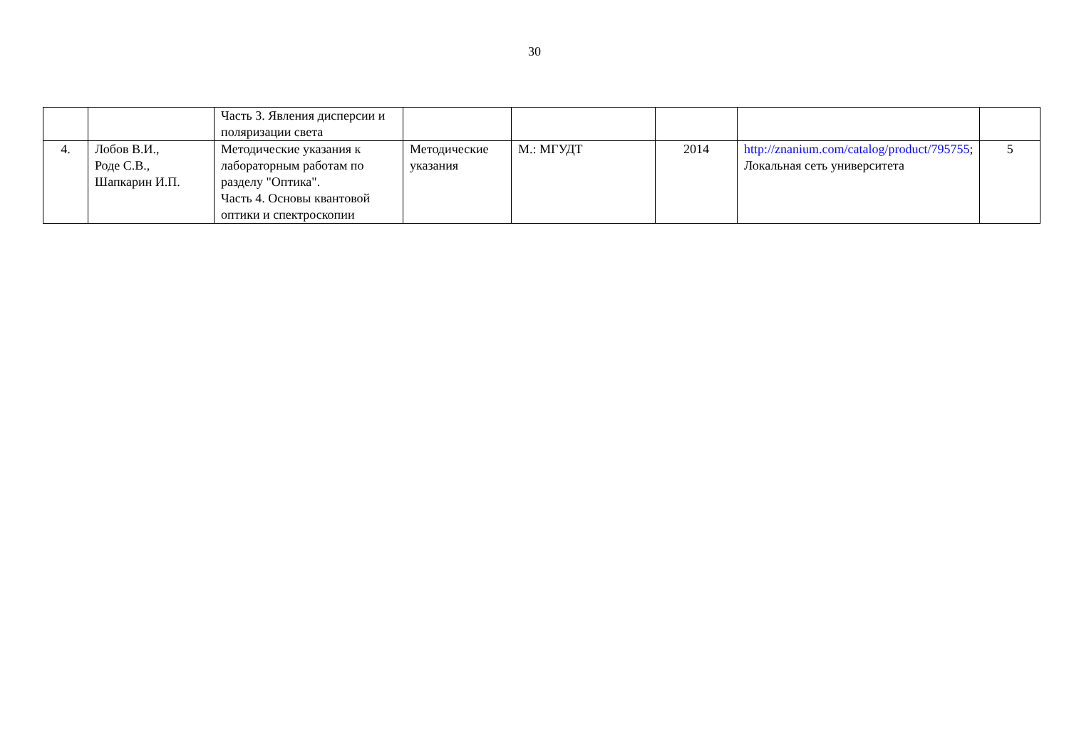30
| | | Часть 3. Явления дисперсии и поляризации света | | | | | |
| 4. | Лобов В.И., Роде С.В., Шапкарин И.П. | Методические указания к лабораторным работам по разделу "Оптика". Часть 4. Основы квантовой оптики и спектроскопии | Методические указания | М.: МГУДТ | 2014 | http://znanium.com/catalog/product/795755 ; Локальная сеть университета | 5 |